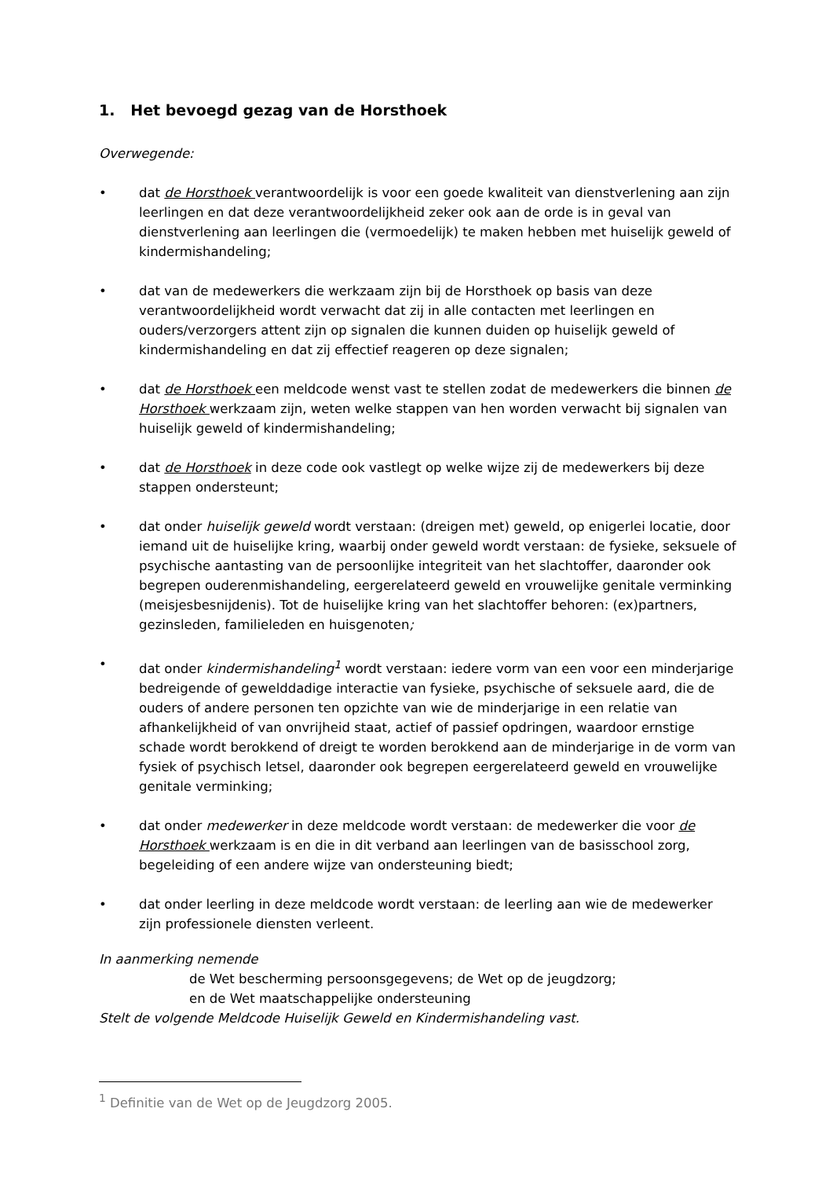1. Het bevoegd gezag van de Horsthoek
Overwegende:
• dat de Horsthoek verantwoordelijk is voor een goede kwaliteit van dienstverlening aan zijn leerlingen en dat deze verantwoordelijkheid zeker ook aan de orde is in geval van dienstverlening aan leerlingen die (vermoedelijk) te maken hebben met huiselijk geweld of kindermishandeling;
• dat van de medewerkers die werkzaam zijn bij de Horsthoek op basis van deze verantwoordelijkheid wordt verwacht dat zij in alle contacten met leerlingen en ouders/verzorgers attent zijn op signalen die kunnen duiden op huiselijk geweld of kindermishandeling en dat zij effectief reageren op deze signalen;
• dat de Horsthoek een meldcode wenst vast te stellen zodat de medewerkers die binnen de Horsthoek werkzaam zijn, weten welke stappen van hen worden verwacht bij signalen van huiselijk geweld of kindermishandeling;
• dat de Horsthoek in deze code ook vastlegt op welke wijze zij de medewerkers bij deze stappen ondersteunt;
• dat onder huiselijk geweld wordt verstaan: (dreigen met) geweld, op enigerlei locatie, door iemand uit de huiselijke kring, waarbij onder geweld wordt verstaan: de fysieke, seksuele of psychische aantasting van de persoonlijke integriteit van het slachtoffer, daaronder ook begrepen ouderenmishandeling, eergerelateerd geweld en vrouwelijke genitale verminking (meisjesbesnijdenis). Tot de huiselijke kring van het slachtoffer behoren: (ex)partners, gezinsleden, familieleden en huisgenoten;
• dat onder kindermishandeling<sup>1</sup> wordt verstaan: iedere vorm van een voor een minderjarige bedreigende of gewelddadige interactie van fysieke, psychische of seksuele aard, die de ouders of andere personen ten opzichte van wie de minderjarige in een relatie van afhankelijkheid of van onvrijheid staat, actief of passief opdringen, waardoor ernstige schade wordt berokkend of dreigt te worden berokkend aan de minderjarige in de vorm van fysiek of psychisch letsel, daaronder ook begrepen eergerelateerd geweld en vrouwelijke genitale verminking;
• dat onder medewerker in deze meldcode wordt verstaan: de medewerker die voor de Horsthoek werkzaam is en die in dit verband aan leerlingen van de basisschool zorg, begeleiding of een andere wijze van ondersteuning biedt;
• dat onder leerling in deze meldcode wordt verstaan: de leerling aan wie de medewerker zijn professionele diensten verleent.
In aanmerking nemende
de Wet bescherming persoonsgegevens; de Wet op de jeugdzorg;
en de Wet maatschappelijke ondersteuning
Stelt de volgende Meldcode Huiselijk Geweld en Kindermishandeling vast.
<sup>1</sup> Definitie van de Wet op de Jeugdzorg 2005.